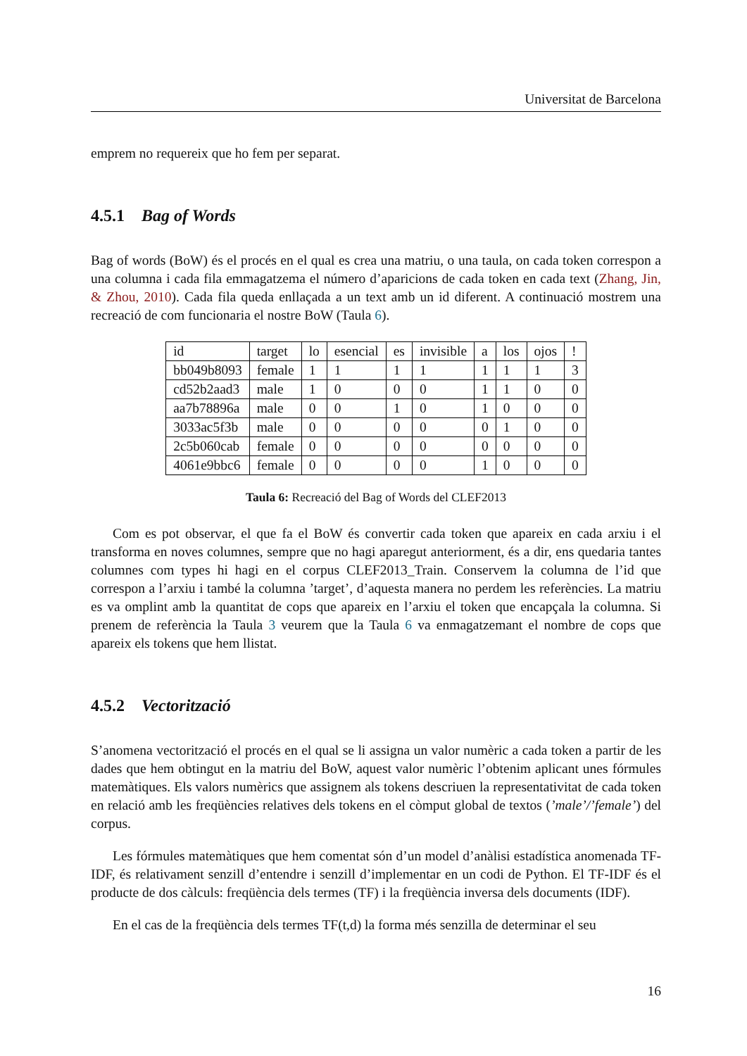Universitat de Barcelona
emprem no requereix que ho fem per separat.
4.5.1 Bag of Words
Bag of words (BoW) és el procés en el qual es crea una matriu, o una taula, on cada token correspon a una columna i cada fila emmagatzema el número d’aparicions de cada token en cada text (Zhang, Jin, & Zhou, 2010). Cada fila queda enllaçada a un text amb un id diferent. A continuació mostrem una recreació de com funcionaria el nostre BoW (Taula 6).
| id | target | lo | esencial | es | invisible | a | los | ojos | ! |
| bb049b8093 | female | 1 | 1 | 1 | 1 | 1 | 1 | 1 | 3 |
| cd52b2aad3 | male | 1 | 0 | 0 | 0 | 1 | 1 | 0 | 0 |
| aa7b78896a | male | 0 | 0 | 1 | 0 | 1 | 0 | 0 | 0 |
| 3033ac5f3b | male | 0 | 0 | 0 | 0 | 0 | 1 | 0 | 0 |
| 2c5b060cab | female | 0 | 0 | 0 | 0 | 0 | 0 | 0 | 0 |
| 4061e9bbc6 | female | 0 | 0 | 0 | 0 | 1 | 0 | 0 | 0 |
Taula 6: Recreació del Bag of Words del CLEF2013
Com es pot observar, el que fa el BoW és convertir cada token que apareix en cada arxiu i el transforma en noves columnes, sempre que no hagi aparegut anteriorment, és a dir, ens quedaria tantes columnes com types hi hagi en el corpus CLEF2013_Train. Conservem la columna de l’id que correspon a l’arxiu i també la columna ’target’, d’aquesta manera no perdem les referències. La matriu es va omplint amb la quantitat de cops que apareix en l’arxiu el token que encapçala la columna. Si prenem de referència la Taula 3 veurem que la Taula 6 va enmagatzemant el nombre de cops que apareix els tokens que hem llistat.
4.5.2 Vectorització
S’anomena vectorització el procés en el qual se li assigna un valor numèric a cada token a partir de les dades que hem obtingut en la matriu del BoW, aquest valor numèric l’obtenim aplicant unes fórmules matemàtiques. Els valors numèrics que assignem als tokens descriuen la representativitat de cada token en relació amb les freqüències relatives dels tokens en el còmput global de textos (’male’/’female’) del corpus.
Les fórmules matemàtiques que hem comentat són d’un model d’anàlisi estadística anomenada TF-IDF, és relativament senzill d’entendre i senzill d’implementar en un codi de Python. El TF-IDF és el producte de dos càlculs: freqüència dels termes (TF) i la freqüència inversa dels documents (IDF).
En el cas de la freqüència dels termes TF(t,d) la forma més senzilla de determinar el seu
16